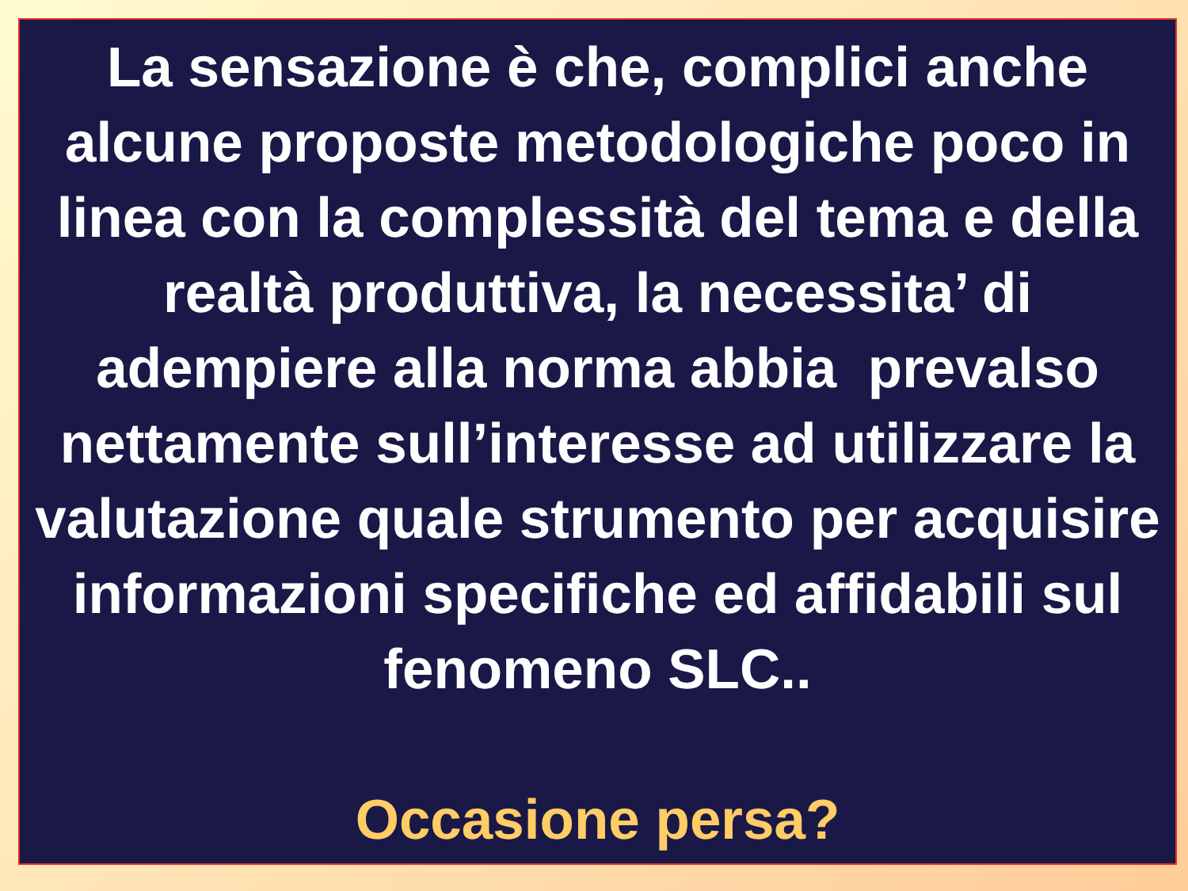La sensazione è che, complici anche alcune proposte metodologiche poco in linea con la complessità del tema e della realtà produttiva, la necessita’ di adempiere alla norma abbia prevalso nettamente sull’interesse ad utilizzare la valutazione quale strumento per acquisire informazioni specifiche ed affidabili sul fenomeno SLC..
Occasione persa?